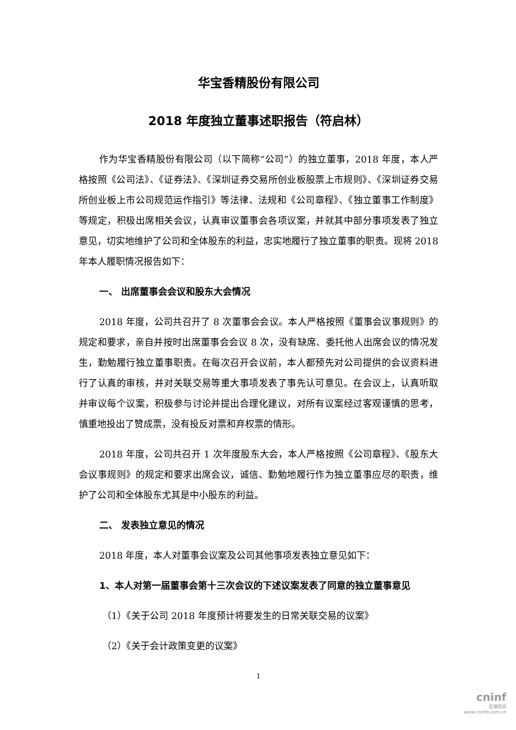华宝香精股份有限公司
2018 年度独立董事述职报告（符启林）
作为华宝香精股份有限公司（以下简称“公司”）的独立董事，2018 年度，本人严格按照《公司法》、《证券法》、《深圳证券交易所创业板股票上市规则》、《深圳证券交易所创业板上市公司规范运作指引》等法律、法规和《公司章程》、《独立董事工作制度》等规定，积极出席相关会议，认真审议董事会各项议案，并就其中部分事项发表了独立意见，切实地维护了公司和全体股东的利益，忠实地履行了独立董事的职责。现将 2018 年本人履职情况报告如下：
一、 出席董事会会议和股东大会情况
2018 年度，公司共召开了 8 次董事会会议。本人严格按照《董事会议事规则》的规定和要求，亲自并按时出席董事会会议 8 次，没有缺席、委托他人出席会议的情况发生，勤勉履行独立董事职责。在每次召开会议前，本人都预先对公司提供的会议资料进行了认真的审核，并对关联交易等重大事项发表了事先认可意见。在会议上，认真听取并审议每个议案，积极参与讨论并提出合理化建议，对所有议案经过客观谨慎的思考，慎重地投出了赞成票，没有投反对票和弃权票的情形。
2018 年度，公司共召开 1 次年度股东大会，本人严格按照《公司章程》、《股东大会议事规则》的规定和要求出席会议，诚信、勤勉地履行作为独立董事应尽的职责，维护了公司和全体股东尤其是中小股东的利益。
二、 发表独立意见的情况
2018 年度，本人对董事会议案及公司其他事项发表独立意见如下：
1、本人对第一届董事会第十三次会议的下述议案发表了同意的独立董事意见
（1）《关于公司 2018 年度预计将要发生的日常关联交易的议案》
（2）《关于会计政策变更的议案》
1
cninf
巨潮资讯
www.cninfo.com.cn